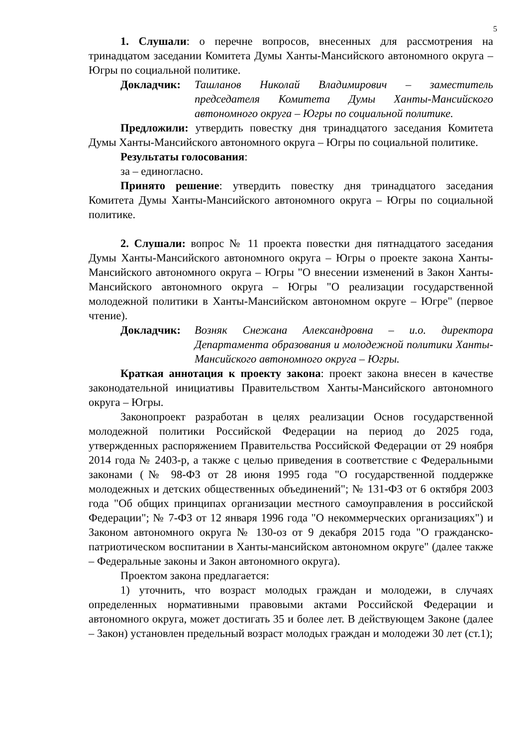5
1. Слушали: о перечне вопросов, внесенных для рассмотрения на тринадцатом заседании Комитета Думы Ханты-Мансийского автономного округа – Югры по социальной политике.
Докладчик: Ташланов Николай Владимирович – заместитель председателя Комитета Думы Ханты-Мансийского автономного округа – Югры по социальной политике.
Предложили: утвердить повестку дня тринадцатого заседания Комитета Думы Ханты-Мансийского автономного округа – Югры по социальной политике.
Результаты голосования:
за – единогласно.
Принято решение: утвердить повестку дня тринадцатого заседания Комитета Думы Ханты-Мансийского автономного округа – Югры по социальной политике.
2. Слушали: вопрос № 11 проекта повестки дня пятнадцатого заседания Думы Ханты-Мансийского автономного округа – Югры о проекте закона Ханты-Мансийского автономного округа – Югры "О внесении изменений в Закон Ханты-Мансийского автономного округа – Югры "О реализации государственной молодежной политики в Ханты-Мансийском автономном округе – Югре" (первое чтение).
Докладчик: Возняк Снежана Александровна – и.о. директора Департамента образования и молодежной политики Ханты-Мансийского автономного округа – Югры.
Краткая аннотация к проекту закона: проект закона внесен в качестве законодательной инициативы Правительством Ханты-Мансийского автономного округа – Югры.
Законопроект разработан в целях реализации Основ государственной молодежной политики Российской Федерации на период до 2025 года, утвержденных распоряжением Правительства Российской Федерации от 29 ноября 2014 года № 2403-р, а также с целью приведения в соответствие с Федеральными законами (№ 98-ФЗ от 28 июня 1995 года "О государственной поддержке молодежных и детских общественных объединений"; № 131-ФЗ от 6 октября 2003 года "Об общих принципах организации местного самоуправления в российской Федерации"; № 7-ФЗ от 12 января 1996 года "О некоммерческих организациях") и Законом автономного округа № 130-оз от 9 декабря 2015 года "О гражданско-патриотическом воспитании в Ханты-мансийском автономном округе" (далее также – Федеральные законы и Закон автономного округа).
Проектом закона предлагается:
1) уточнить, что возраст молодых граждан и молодежи, в случаях определенных нормативными правовыми актами Российской Федерации и автономного округа, может достигать 35 и более лет. В действующем Законе (далее – Закон) установлен предельный возраст молодых граждан и молодежи 30 лет (ст.1);